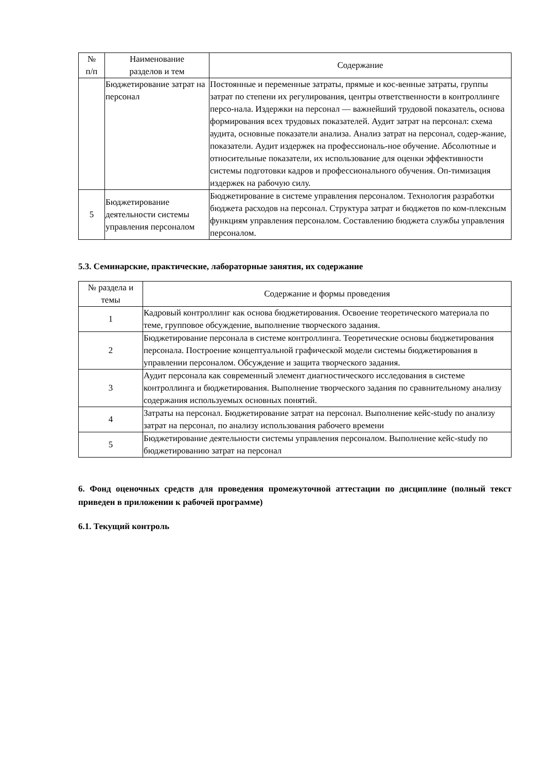| № п/п | Наименование разделов и тем | Содержание |
| --- | --- | --- |
| | Бюджетирование затрат на персонал | Постоянные и переменные затраты, прямые и кос-венные затраты, группы затрат по степени их регулирования, центры ответственности в контроллинге персо-нала. Издержки на персонал — важнейший трудовой показатель, основа формирования всех трудовых показателей. Аудит затрат на персонал: схема аудита, основные показатели анализа. Анализ затрат на персонал, содер-жание, показатели. Аудит издержек на профессиональ-ное обучение. Абсолютные и относительные показатели, их использование для оценки эффективности системы подготовки кадров и профессионального обучения. Оп-тимизация издержек на рабочую силу. |
| 5 | Бюджетирование деятельности системы управления персоналом | Бюджетирование в системе управления персоналом. Технология разработки бюджета расходов на персонал. Структура затрат и бюджетов по ком-плексным функциям управления персоналом. Составлению бюджета службы управления персоналом. |
5.3. Семинарские, практические, лабораторные занятия, их содержание
| № раздела и темы | Содержание и формы проведения |
| --- | --- |
| 1 | Кадровый контроллинг как основа бюджетирования. Освоение теоретического материала по теме, групповое обсуждение, выполнение творческого задания. |
| 2 | Бюджетирование персонала в системе контроллинга. Теоретические основы бюджетирования персонала. Построение концептуальной графической модели системы бюджетирования в управлении персоналом. Обсуждение и защита творческого задания. |
| 3 | Аудит персонала как современный элемент диагностического исследования в системе контроллинга и бюджетирования. Выполнение творческого задания по сравнительному анализу содержания используемых основных понятий. |
| 4 | Затраты на персонал. Бюджетирование затрат на персонал. Выполнение кейс-study по анализу затрат на персонал, по анализу использования рабочего времени |
| 5 | Бюджетирование деятельности системы управления персоналом. Выполнение кейс-study по бюджетированию затрат на персонал |
6. Фонд оценочных средств для проведения промежуточной аттестации по дисциплине (полный текст приведен в приложении к рабочей программе)
6.1. Текущий контроль